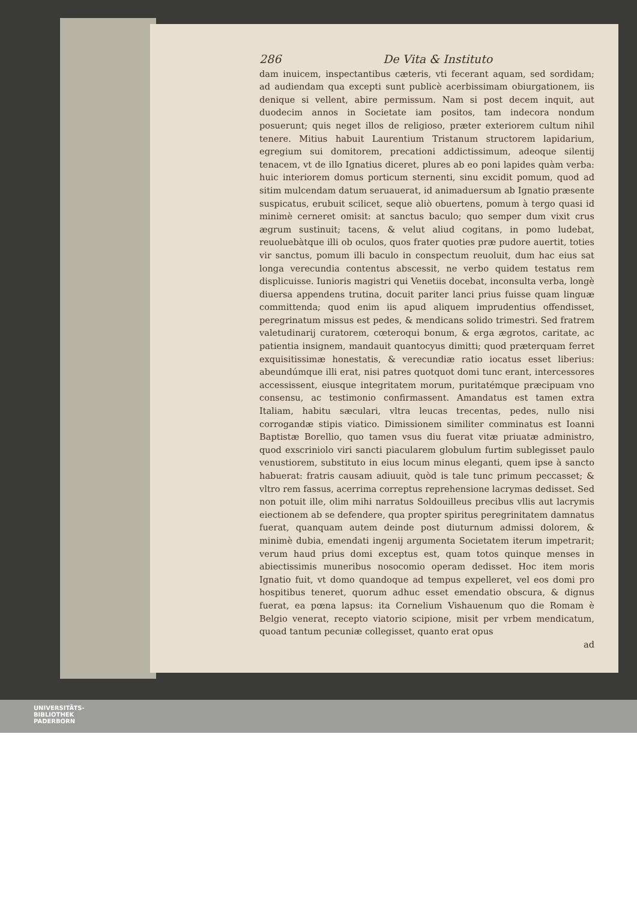286 De Vita & Instituto
dam inuicem, inspectantibus cæteris, vti fecerant aquam, sed sordidam; ad audiendam qua excepti sunt publicè acerbissimam obiurgationem, iis denique si vellent, abire permissum. Nam si post decem inquit, aut duodecim annos in Societate iam positos, tam indecora nondum posuerunt; quis neget illos de religioso, præter exteriorem cultum nihil tenere. Mitius habuit Laurentium Tristanum structorem lapidarium, egregium sui domitorem, precationi addictissimum, adeoque silentij tenacem, vt de illo Ignatius diceret, plures ab eo poni lapides quàm verba: huic interiorem domus porticum sternenti, sinu excidit pomum, quod ad sitim mulcendam datum seruauerat, id animaduersum ab Ignatio præsente suspicatus, erubuit scilicet, seque aliò obuertens, pomum à tergo quasi id minimè cerneret omisit: at sanctus baculo; quo semper dum vixit crus ægrum sustinuit; tacens, & velut aliud cogitans, in pomo ludebat, reuoluebàtque illi ob oculos, quos frater quoties præ pudore auertit, toties vir sanctus, pomum illi baculo in conspectum reuoluit, dum hac eius sat longa verecundia contentus abscessit, ne verbo quidem testatus rem displicuisse. Iunioris magistri qui Venetiis docebat, inconsulta verba, longè diuersa appendens trutina, docuit pariter lanci prius fuisse quam linguæ committenda; quod enim iis apud aliquem imprudentius offendisset, peregrinatum missus est pedes, & mendicans solido trimestri. Sed fratrem valetudinarij curatorem, cœteroqui bonum, & erga ægrotos, caritate, ac patientia insignem, mandauit quantocyus dimitti; quod præterquam ferret exquisitissimæ honestatis, & verecundiæ ratio iocatus esset liberius: abeundúmque illi erat, nisi patres quotquot domi tunc erant, intercessores accessissent, eiusque integritatem morum, puritatémque præcipuam vno consensu, ac testimonio confirmassent. Amandatus est tamen extra Italiam, habitu sæculari, vltra leucas trecentas, pedes, nullo nisi corrogandæ stipis viatico. Dimissionem similiter comminatus est Ioanni Baptistæ Borellio, quo tamen vsus diu fuerat vitæ priuatæ administro, quod exscriniolo viri sancti piacularem globulum furtim sublegisset paulo venustiorem, substituto in eius locum minus eleganti, quem ipse à sancto habuerat: fratris causam adiuuit, quòd is tale tunc primum peccasset; & vltro rem fassus, acerrima correptus reprehensione lacrymas dedisset. Sed non potuit ille, olim mihi narratus Soldouilleus precibus vllis aut lacrymis eiectionem ab se defendere, qua propter spiritus peregrinitatem damnatus fuerat, quanquam autem deinde post diuturnum admissi dolorem, & minimè dubia, emendati ingenij argumenta Societatem iterum impetrarit; verum haud prius domi exceptus est, quam totos quinque menses in abiectissimis muneribus nosocomio operam dedisset. Hoc item moris Ignatio fuit, vt domo quandoque ad tempus expelleret, vel eos domi pro hospitibus teneret, quorum adhuc esset emendatio obscura, & dignus fuerat, ea pœna lapsus: ita Cornelium Vishauenum quo die Romam è Belgio venerat, recepto viatorio scipione, misit per vrbem mendicatum, quoad tantum pecuniæ collegisset, quanto erat opus
ad
UNIVERSITÄTS-
BIBLIOTHEK
PADERBORN